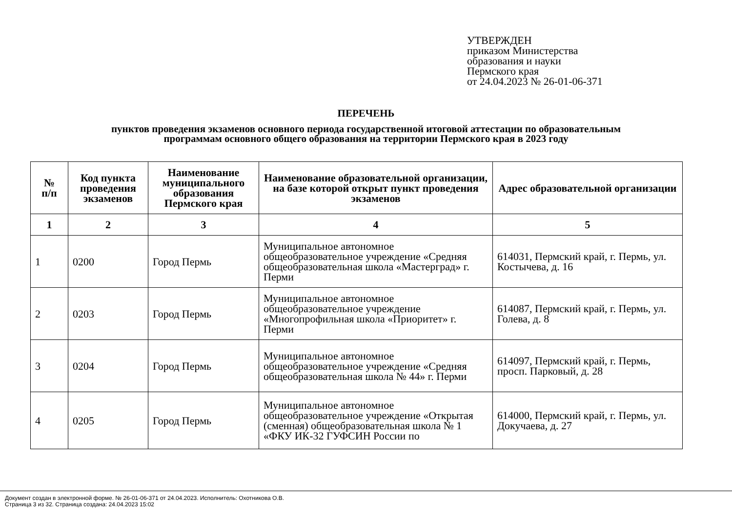УТВЕРЖДЕН
приказом Министерства
образования и науки
Пермского края
от 24.04.2023 № 26-01-06-371
ПЕРЕЧЕНЬ
пунктов проведения экзаменов основного периода государственной итоговой аттестации по образовательным
программам основного общего образования на территории Пермского края в 2023 году
| № п/п | Код пункта проведения экзаменов | Наименование муниципального образования Пермского края | Наименование образовательной организации, на базе которой открыт пункт проведения экзаменов | Адрес образовательной организации |
| --- | --- | --- | --- | --- |
| 1 | 2 | 3 | 4 | 5 |
| 1 | 0200 | Город Пермь | Муниципальное автономное общеобразовательное учреждение «Средняя общеобразовательная школа «Мастерград» г. Перми | 614031, Пермский край, г. Пермь, ул. Костычева, д. 16 |
| 2 | 0203 | Город Пермь | Муниципальное автономное общеобразовательное учреждение «Многопрофильная школа «Приоритет» г. Перми | 614087, Пермский край, г. Пермь, ул. Голева, д. 8 |
| 3 | 0204 | Город Пермь | Муниципальное автономное общеобразовательное учреждение «Средняя общеобразовательная школа № 44» г. Перми | 614097, Пермский край, г. Пермь, просп. Парковый, д. 28 |
| 4 | 0205 | Город Пермь | Муниципальное автономное общеобразовательное учреждение «Открытая (сменная) общеобразовательная школа № 1 «ФКУ ИК-32 ГУФСИН России по | 614000, Пермский край, г. Пермь, ул. Докучаева, д. 27 |
Документ создан в электронной форме. № 26-01-06-371 от 24.04.2023. Исполнитель: Охотникова О.В.
Страница 3 из 32. Страница создана: 24.04.2023 15:02